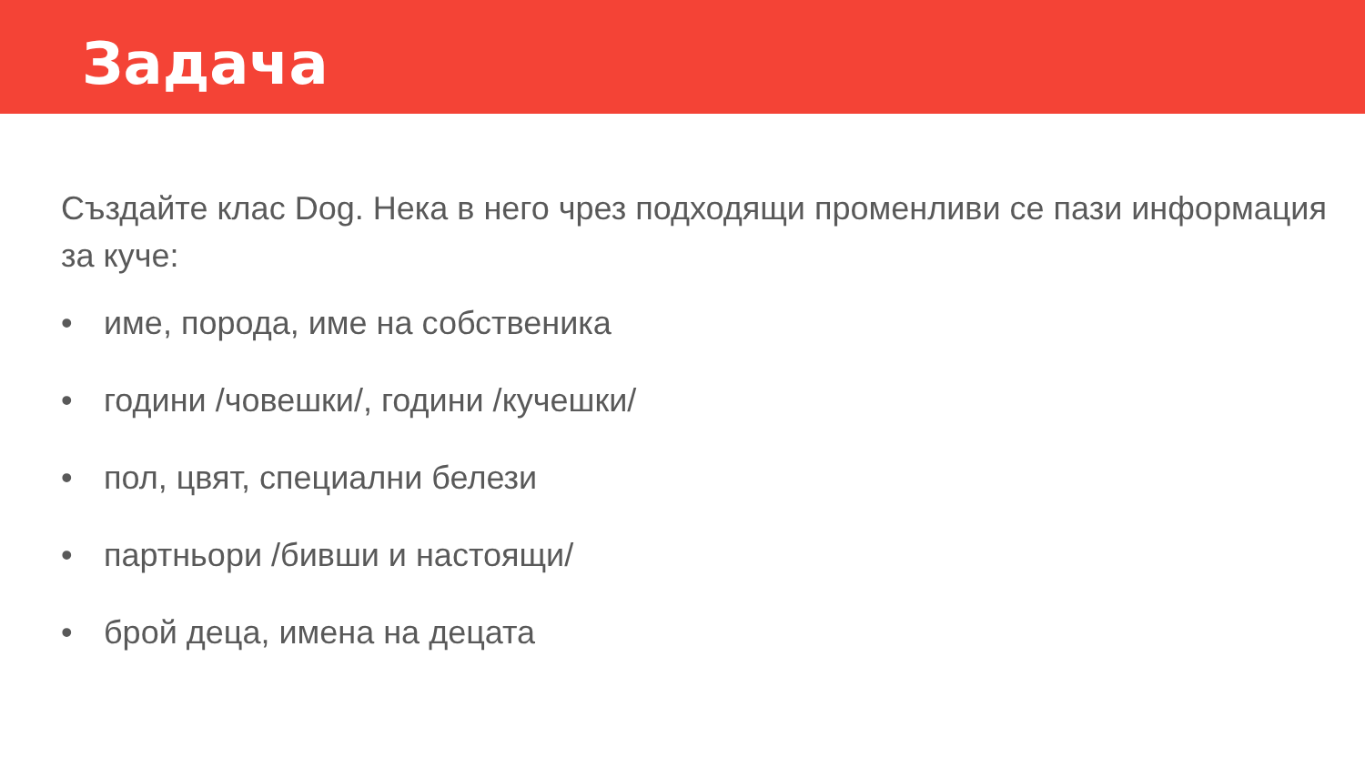Задача
Създайте клас Dog. Нека в него чрез подходящи променливи се пази информация за куче:
• име, порода, име на собственика
• години /човешки/, години /кучешки/
• пол, цвят, специални белези
• партньори /бивши и настоящи/
• брой деца, имена на децата